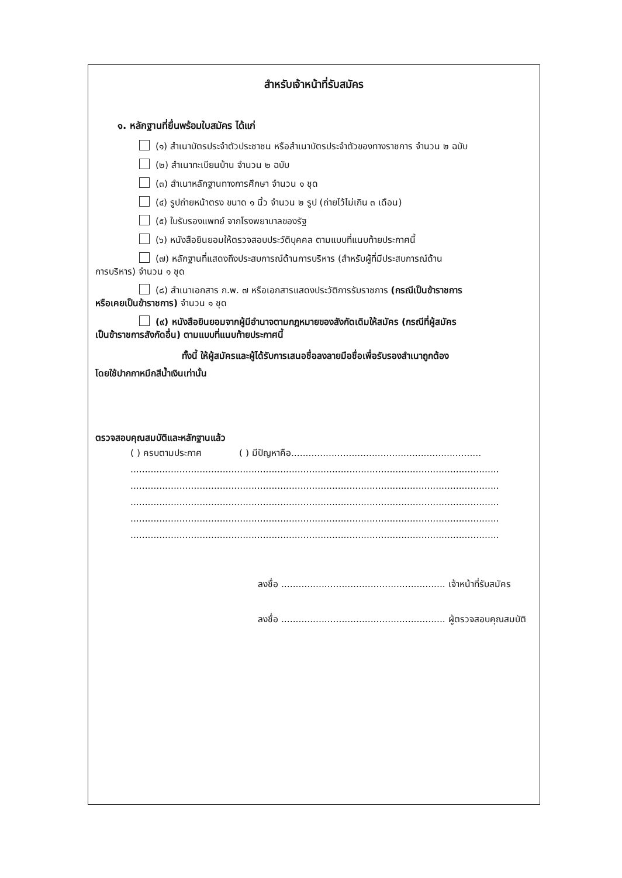สำหรับเจ้าหน้าที่รับสมัคร
๑. หลักฐานที่ยื่นพร้อมใบสมัคร ได้แก่
(๑) สำเนาบัตรประจำตัวประชาชน หรือสำเนาบัตรประจำตัวของทางราชการ จำนวน ๒ ฉบับ
(๒) สำเนาทะเบียนบ้าน จำนวน ๒ ฉบับ
(๓) สำเนาหลักฐานทางการศึกษา จำนวน ๑ ชุด
(๔) รูปถ่ายหน้าตรง ขนาด ๑ นิ้ว จำนวน ๒ รูป (ถ่ายไว้ไม่เกิน ๓ เดือน)
(๕) ใบรับรองแพทย์ จากโรงพยาบาลของรัฐ
(๖) หนังสือยินยอมให้ตรวจสอบประวัติบุคคล ตามแบบที่แนบท้ายประกาศนี้
(๗) หลักฐานที่แสดงถึงประสบการณ์ด้านการบริหาร (สำหรับผู้ที่มีประสบการณ์ด้าน
การบริหาร) จำนวน ๑ ชุด
(๘) สำเนาเอกสาร ก.พ. ๗ หรือเอกสารแสดงประวัติการรับราชการ (กรณีเป็นข้าราชการ
หรือเคยเป็นข้าราชการ) จำนวน ๑ ชุด
(๙) หนังสือยินยอมจากผู้มีอำนาจตามกฎหมายของสังกัดเดิมให้สมัคร (กรณีที่ผู้สมัคร
เป็นข้าราชการสังกัดอื่น) ตามแบบที่แนบท้ายประกาศนี้
ทั้งนี้ ให้ผู้สมัครและผู้ได้รับการเสนอชื่อลงลายมือชื่อเพื่อรับรองสำเนาถูกต้อง
โดยใช้ปากกาหมึกสีน้ำเงินเท่านั้น
ตรวจสอบคุณสมบัติและหลักฐานแล้ว
( ) ครบตามประกาศ ( ) มีปัญหาคือ..................................................................
................................................................................................................................
................................................................................................................................
................................................................................................................................
................................................................................................................................
................................................................................................................................
ลงชื่อ ......................................................... เจ้าหน้าที่รับสมัคร
ลงชื่อ ......................................................... ผู้ตรวจสอบคุณสมบัติ